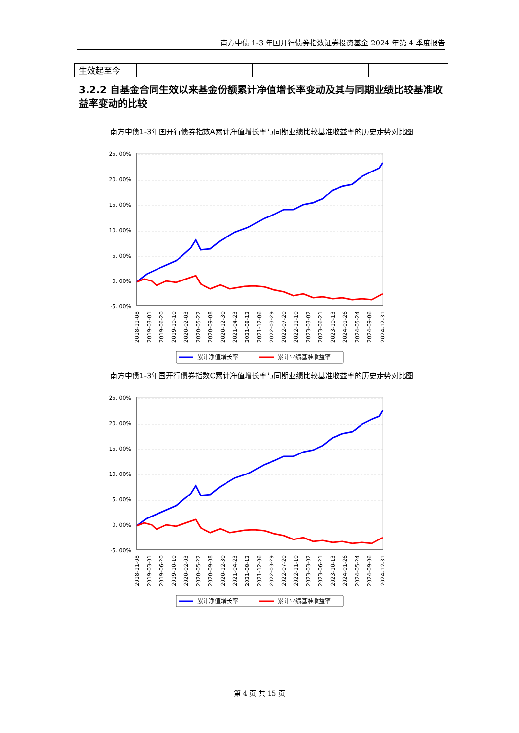南方中债 1-3 年国开行债券指数证券投资基金 2024 年第 4 季度报告
| 生效起至今 | | | | | | |
3.2.2 自基金合同生效以来基金份额累计净值增长率变动及其与同期业绩比较基准收益率变动的比较
南方中债1-3年国开行债券指数A累计净值增长率与同期业绩比较基准收益率的历史走势对比图
25. 00%
20. 00%
15. 00%
10. 00%
5. 00%
0. 00%
-5. 00%
2018-11-08
2019-03-01
2019-06-20
2019-10-10
2020-02-03
2020-05-22
2020-09-08
2020-12-30
2021-04-23
2021-08-12
2021-12-06
2022-03-29
2022-07-20
2022-11-10
2023-03-02
2023-06-21
2023-10-13
2024-01-26
2024-05-24
2024-09-06
2024-12-31
累计净值增长率
累计业绩基准收益率
南方中债1-3年国开行债券指数C累计净值增长率与同期业绩比较基准收益率的历史走势对比图
25. 00%
20. 00%
15. 00%
10. 00%
5. 00%
0. 00%
-5. 00%
2018-11-08
2019-03-01
2019-06-20
2019-10-10
2020-02-03
2020-05-22
2020-09-08
2020-12-30
2021-04-23
2021-08-12
2021-12-06
2022-03-29
2022-07-20
2022-11-10
2023-03-02
2023-06-21
2023-10-13
2024-01-26
2024-05-24
2024-09-06
2024-12-31
累计净值增长率
累计业绩基准收益率
第 4 页 共 15 页